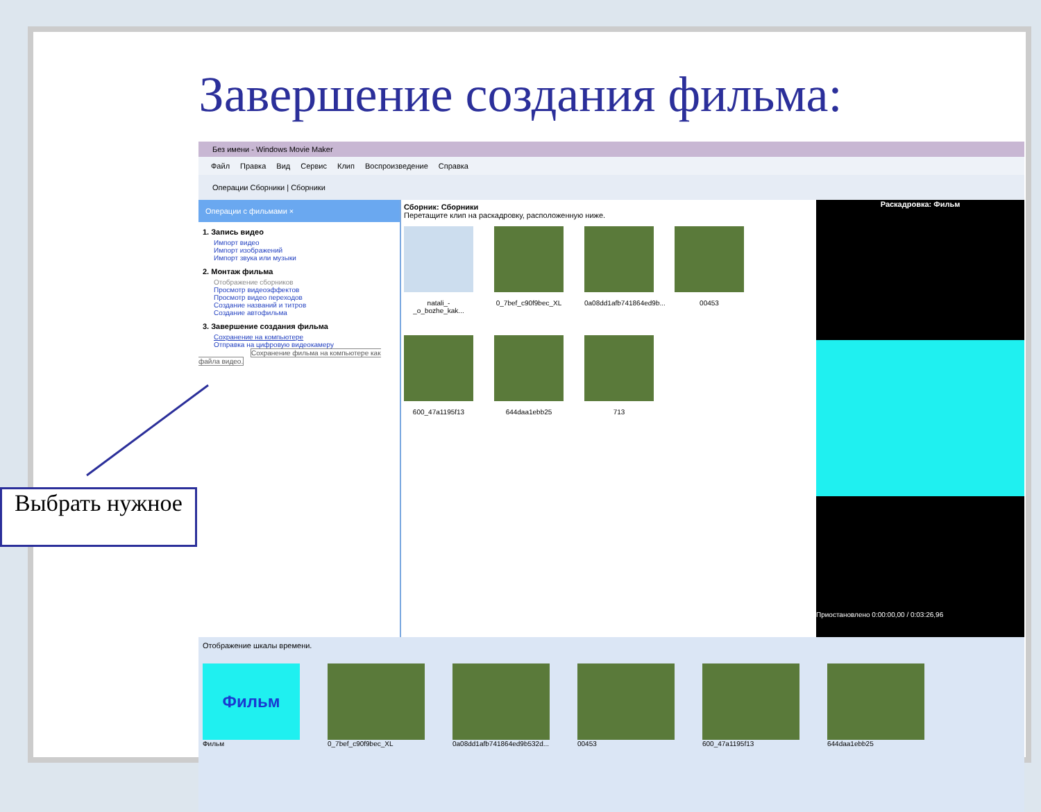Завершение создания фильма:
Без имени - Windows Movie Maker
Файл Правка Вид Сервис Клип Воспроизведение Справка
Операции Сборники | Сборники
Операции с фильмами ×
1. Запись видео
Импорт видео
Импорт изображений
Импорт звука или музыки
2. Монтаж фильма
Отображение сборников
Просмотр видеоэффектов
Просмотр видео переходов
Создание названий и титров
Создание автофильма
3. Завершение создания фильма
Сохранение на компьютере
Отправка на цифровую видеокамеру
Сохранение фильма на компьютере как файла видео.
Сборник: Сборники
Перетащите клип на раскадровку, расположенную ниже.
natali_-_o_bozhe_kak...
0_7bef_c90f9bec_XL
0a08dd1afb741864ed9b...
00453
600_47a1195f13
644daa1ebb25
713
Раскадровка: Фильм
Приостановлено 0:00:00,00 / 0:03:26,96
Отображение шкалы времени.
Фильм
Фильм
0_7bef_c90f9bec_XL 0a08dd1afb741864ed9b532d... 00453 600_47a1195f13 644daa1ebb25
Выбрать нужное